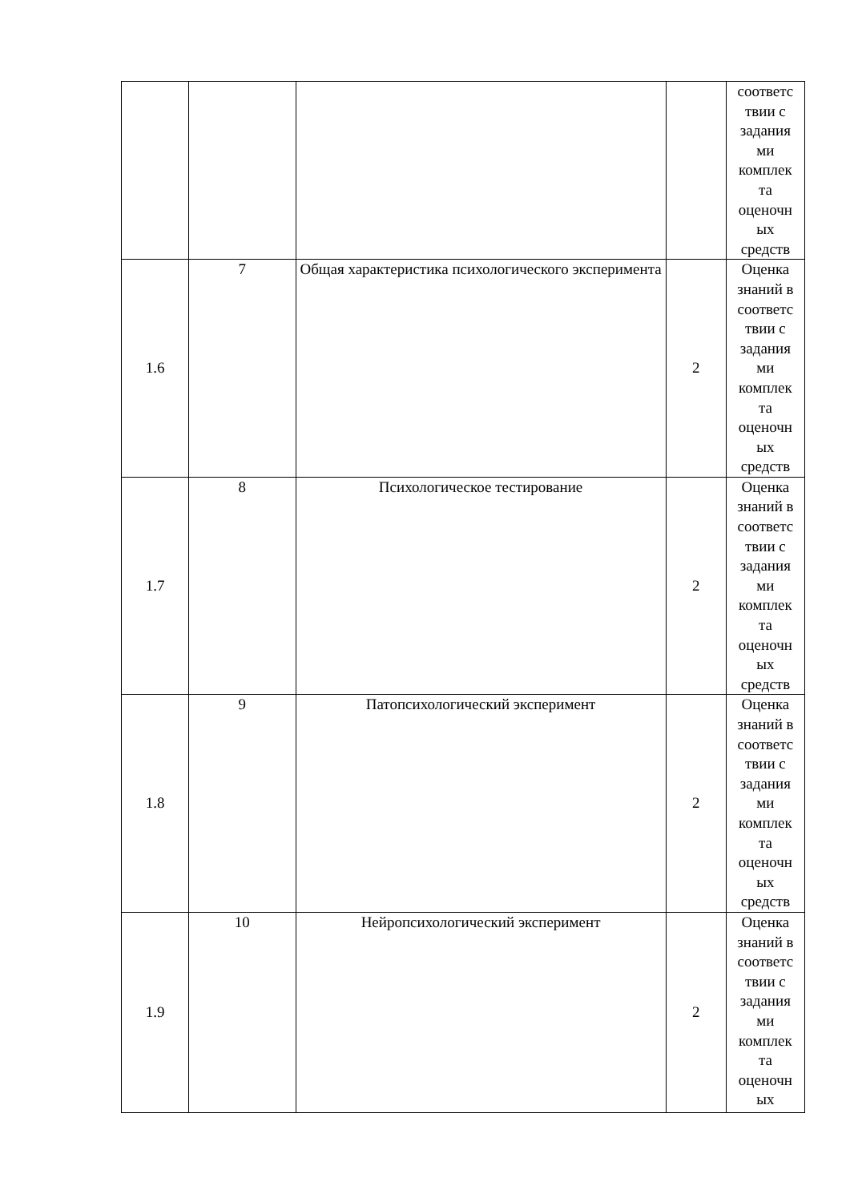| | | | | соответс твии с задания ми комплек та оценочн ых средств |
| 1.6 | 7 | Общая характеристика психологического эксперимента | 2 | Оценка знаний в соответс твии с задания ми комплек та оценочн ых средств |
| 1.7 | 8 | Психологическое тестирование | 2 | Оценка знаний в соответс твии с задания ми комплек та оценочн ых средств |
| 1.8 | 9 | Патопсихологический эксперимент | 2 | Оценка знаний в соответс твии с задания ми комплек та оценочн ых средств |
| 1.9 | 10 | Нейропсихологический эксперимент | 2 | Оценка знаний в соответс твии с задания ми комплек та оценочн ых |